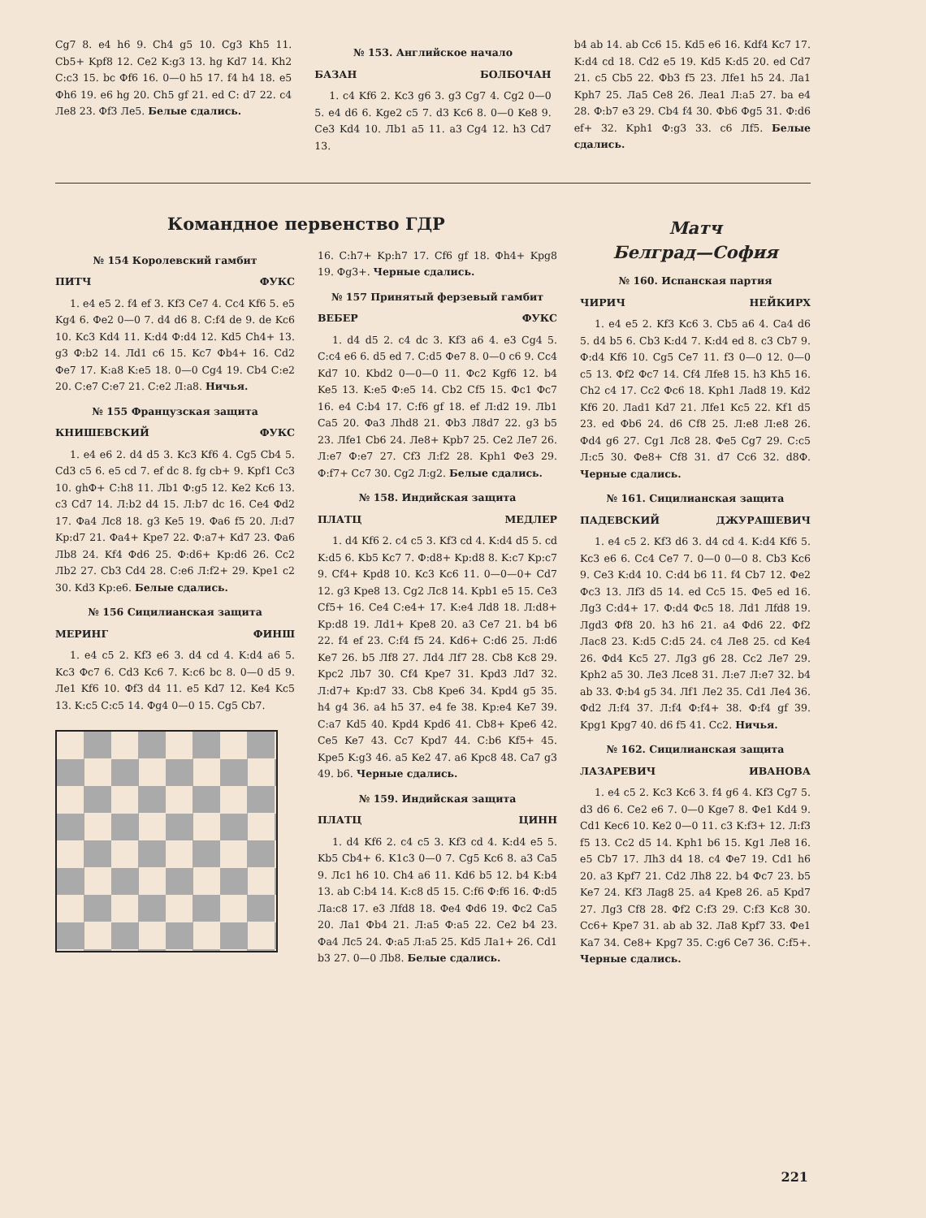Cg7 8. e4 h6 9. Ch4 g5 10. Cg3 Kh5 11. Cb5+ Kpf8 12. Ce2 K:g3 13. hg Kd7 14. Kh2 C:c3 15. bc Фf6 16. 0—0 h5 17. f4 h4 18. e5 Фh6 19. e6 hg 20. Ch5 gf 21. ed C: d7 22. c4 Ле8 23. Фf3 Ле5. Белые сдались.
№ 153. Английское начало
БАЗАН БОЛБОЧАН
1. c4 Kf6 2. Kc3 g6 3. g3 Cg7 4. Cg2 0—0 5. e4 d6 6. Kge2 c5 7. d3 Kc6 8. 0—0 Ke8 9. Ce3 Kd4 10. Лb1 a5 11. a3 Cg4 12. h3 Cd7 13.
b4 ab 14. ab Cc6 15. Kd5 e6 16. Kdf4 Kc7 17. K:d4 cd 18. Cd2 e5 19. Kd5 K:d5 20. ed Cd7 21. c5 Cb5 22. Фb3 f5 23. Лfe1 h5 24. Лa1 Kph7 25. Лa5 Ce8 26. Леa1 Л:a5 27. ba e4 28. Ф:b7 e3 29. Cb4 f4 30. Фb6 Фg5 31. Ф:d6 ef+ 32. Kph1 Ф:g3 33. c6 Лf5. Белые сдались.
Командное первенство ГДР
№ 154 Королевский гамбит
ПИТЧ ФУКС
1. e4 e5 2. f4 ef 3. Kf3 Ce7 4. Cc4 Kf6 5. e5 Kg4 6. Фe2 0—0 7. d4 d6 8. C:f4 de 9. de Kc6 10. Kc3 Kd4 11. K:d4 Ф:d4 12. Kd5 Ch4+ 13. g3 Ф:b2 14. Лd1 c6 15. Kc7 Фb4+ 16. Cd2 Фe7 17. K:a8 K:e5 18. 0—0 Cg4 19. Cb4 C:e2 20. C:e7 C:e7 21. C:e2 Л:a8. Ничья.
№ 155 Французская защита
КНИШЕВСКИЙ ФУКС
1. e4 e6 2. d4 d5 3. Kc3 Kf6 4. Cg5 Cb4 5. Cd3 c5 6. e5 cd 7. ef dc 8. fg cb+ 9. Kpf1 Cc3 10. ghФ+ C:h8 11. Лb1 Ф:g5 12. Ke2 Kc6 13. c3 Cd7 14. Л:b2 d4 15. Л:b7 dc 16. Ce4 Фd2 17. Фa4 Лc8 18. g3 Ke5 19. Фa6 f5 20. Л:d7 Kp:d7 21. Фa4+ Kpe7 22. Ф:a7+ Kd7 23. Фa6 Лb8 24. Kf4 Фd6 25. Ф:d6+ Kp:d6 26. Cc2 Лb2 27. Cb3 Cd4 28. C:e6 Л:f2+ 29. Kpe1 c2 30. Kd3 Kp:e6. Белые сдались.
№ 156 Сицилианская защита
МЕРИНГ ФИНШ
1. e4 c5 2. Kf3 e6 3. d4 cd 4. K:d4 a6 5. Kc3 Фc7 6. Cd3 Kc6 7. K:c6 bc 8. 0—0 d5 9. Ле1 Kf6 10. Фf3 d4 11. e5 Kd7 12. Ke4 Kc5 13. K:c5 C:c5 14. Фg4 0—0 15. Cg5 Cb7.
16. C:h7+ Kp:h7 17. Cf6 gf 18. Фh4+ Kpg8 19. Фg3+. Черные сдались.
№ 157 Принятый ферзевый гамбит
ВЕБЕР ФУКС
1. d4 d5 2. c4 dc 3. Kf3 a6 4. e3 Cg4 5. C:c4 e6 6. d5 ed 7. C:d5 Фe7 8. 0—0 c6 9. Cc4 Kd7 10. Kbd2 0—0—0 11. Фc2 Kgf6 12. b4 Ke5 13. K:e5 Ф:e5 14. Cb2 Cf5 15. Фc1 Фc7 16. e4 C:b4 17. C:f6 gf 18. ef Л:d2 19. Лb1 Ca5 20. Фa3 Лhd8 21. Фb3 Л8d7 22. g3 b5 23. Лfe1 Cb6 24. Ле8+ Kpb7 25. Ce2 Ле7 26. Л:e7 Ф:e7 27. Cf3 Л:f2 28. Kph1 Фe3 29. Ф:f7+ Cc7 30. Cg2 Л:g2. Белые сдались.
№ 158. Индийская защита
ПЛАТЦ МЕДЛЕР
1. d4 Kf6 2. c4 c5 3. Kf3 cd 4. K:d4 d5 5. cd K:d5 6. Kb5 Kc7 7. Ф:d8+ Kp:d8 8. K:c7 Kp:c7 9. Cf4+ Kpd8 10. Kc3 Kc6 11. 0—0—0+ Cd7 12. g3 Kpe8 13. Cg2 Лc8 14. Kpb1 e5 15. Ce3 Cf5+ 16. Ce4 C:e4+ 17. K:e4 Лd8 18. Л:d8+ Kp:d8 19. Лd1+ Kpe8 20. a3 Ce7 21. b4 b6 22. f4 ef 23. C:f4 f5 24. Kd6+ C:d6 25. Л:d6 Ke7 26. b5 Лf8 27. Лd4 Лf7 28. Cb8 Kc8 29. Kpc2 Лb7 30. Cf4 Kpe7 31. Kpd3 Лd7 32. Л:d7+ Kp:d7 33. Cb8 Kpe6 34. Kpd4 g5 35. h4 g4 36. a4 h5 37. e4 fe 38. Kp:e4 Ke7 39. C:a7 Kd5 40. Kpd4 Kpd6 41. Cb8+ Kpe6 42. Ce5 Ke7 43. Cc7 Kpd7 44. C:b6 Kf5+ 45. Kpe5 K:g3 46. a5 Ke2 47. a6 Kpc8 48. Ca7 g3 49. b6. Черные сдались.
№ 159. Индийская защита
ПЛАТЦ ЦИНН
1. d4 Kf6 2. c4 c5 3. Kf3 cd 4. K:d4 e5 5. Kb5 Cb4+ 6. K1c3 0—0 7. Cg5 Kc6 8. a3 Ca5 9. Лc1 h6 10. Ch4 a6 11. Kd6 b5 12. b4 K:b4 13. ab C:b4 14. K:c8 d5 15. C:f6 Ф:f6 16. Ф:d5 Лa:c8 17. e3 Лfd8 18. Фe4 Фd6 19. Фc2 Ca5 20. Лa1 Фb4 21. Л:a5 Ф:a5 22. Ce2 b4 23. Фa4 Лc5 24. Ф:a5 Л:a5 25. Kd5 Лa1+ 26. Cd1 b3 27. 0—0 Лb8. Белые сдались.
Матч
Белград—София
№ 160. Испанская партия
ЧИРИЧ НЕЙКИРХ
1. e4 e5 2. Kf3 Kc6 3. Cb5 a6 4. Ca4 d6 5. d4 b5 6. Cb3 K:d4 7. K:d4 ed 8. c3 Cb7 9. Ф:d4 Kf6 10. Cg5 Ce7 11. f3 0—0 12. 0—0 c5 13. Фf2 Фc7 14. Cf4 Лfe8 15. h3 Kh5 16. Ch2 c4 17. Cc2 Фc6 18. Kph1 Лad8 19. Kd2 Kf6 20. Лad1 Kd7 21. Лfe1 Kc5 22. Kf1 d5 23. ed Фb6 24. d6 Cf8 25. Л:e8 Л:e8 26. Фd4 g6 27. Cg1 Лc8 28. Фe5 Cg7 29. C:c5 Л:c5 30. Фe8+ Cf8 31. d7 Cc6 32. d8Ф. Черные сдались.
№ 161. Сицилианская защита
ПАДЕВСКИЙ ДЖУРАШЕВИЧ
1. e4 c5 2. Kf3 d6 3. d4 cd 4. K:d4 Kf6 5. Kc3 e6 6. Cc4 Ce7 7. 0—0 0—0 8. Cb3 Kc6 9. Ce3 K:d4 10. C:d4 b6 11. f4 Cb7 12. Фe2 Фc3 13. Лf3 d5 14. ed Cc5 15. Фe5 ed 16. Лg3 C:d4+ 17. Ф:d4 Фc5 18. Лd1 Лfd8 19. Лgd3 Фf8 20. h3 h6 21. a4 Фd6 22. Фf2 Лac8 23. K:d5 C:d5 24. c4 Ле8 25. cd Ke4 26. Фd4 Kc5 27. Лg3 g6 28. Cc2 Ле7 29. Kph2 a5 30. Ле3 Лce8 31. Л:e7 Л:e7 32. b4 ab 33. Ф:b4 g5 34. Лf1 Ле2 35. Cd1 Ле4 36. Фd2 Л:f4 37. Л:f4 Ф:f4+ 38. Ф:f4 gf 39. Kpg1 Kpg7 40. d6 f5 41. Cc2. Ничья.
№ 162. Сицилианская защита
ЛАЗАРЕВИЧ ИВАНОВА
1. e4 c5 2. Kc3 Kc6 3. f4 g6 4. Kf3 Cg7 5. d3 d6 6. Ce2 e6 7. 0—0 Kge7 8. Фe1 Kd4 9. Cd1 Kec6 10. Ke2 0—0 11. c3 K:f3+ 12. Л:f3 f5 13. Cc2 d5 14. Kph1 b6 15. Kg1 Ле8 16. e5 Cb7 17. Лh3 d4 18. c4 Фe7 19. Cd1 h6 20. a3 Kpf7 21. Cd2 Лh8 22. b4 Фc7 23. b5 Ke7 24. Kf3 Лag8 25. a4 Kpe8 26. a5 Kpd7 27. Лg3 Cf8 28. Фf2 C:f3 29. C:f3 Kc8 30. Cc6+ Kpe7 31. ab ab 32. Лa8 Kpf7 33. Фe1 Ka7 34. Ce8+ Kpg7 35. C:g6 Ce7 36. C:f5+. Черные сдались.
221